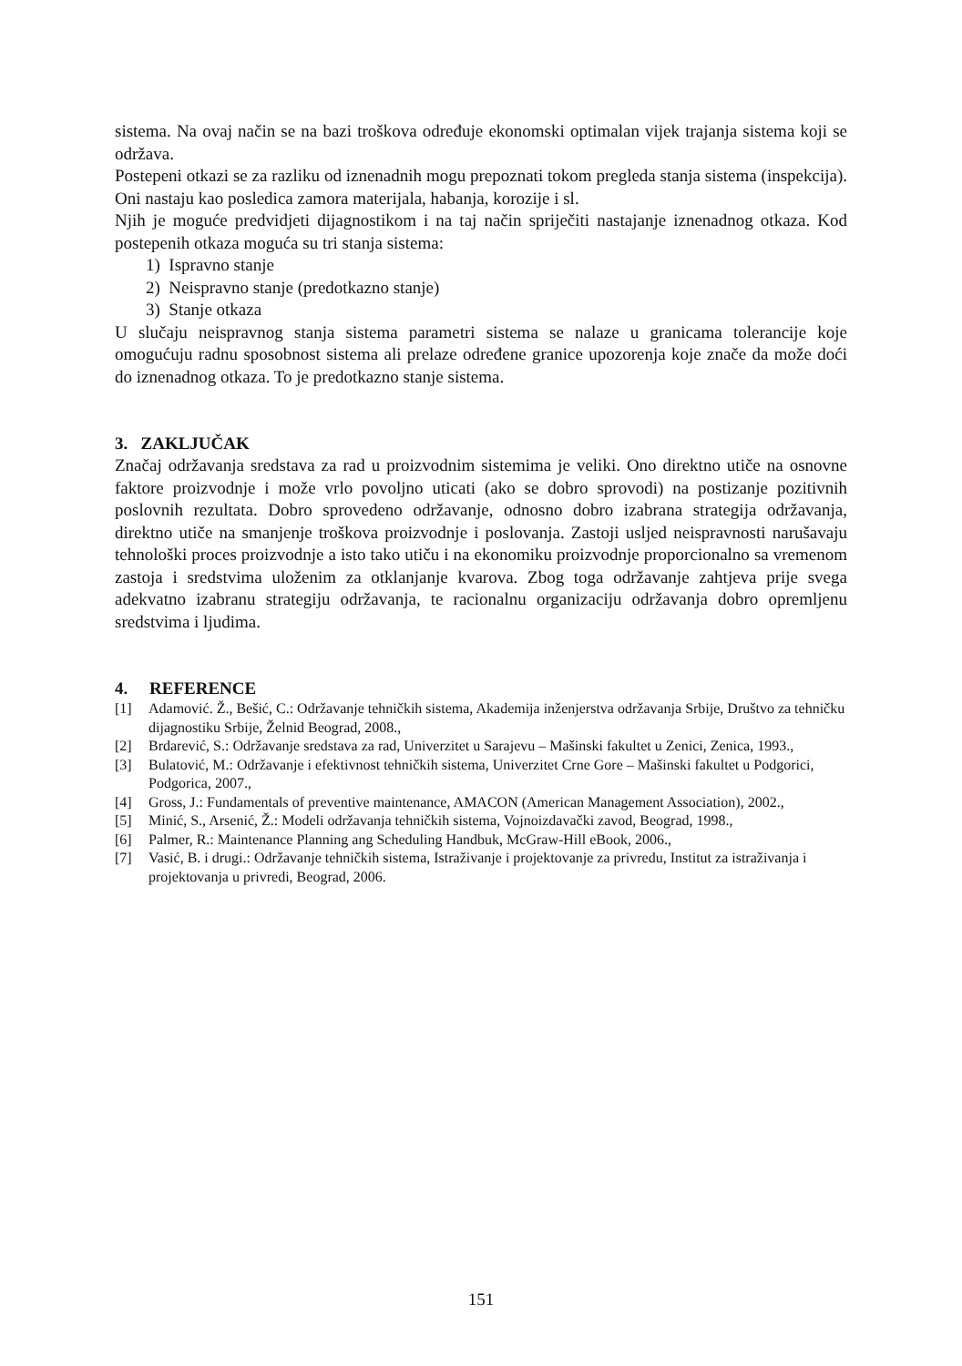sistema. Na ovaj način se na bazi troškova određuje ekonomski optimalan vijek trajanja sistema koji se održava.
Postepeni otkazi se za razliku od iznenadnih mogu prepoznati tokom pregleda stanja sistema (inspekcija). Oni nastaju kao posledica zamora materijala, habanja, korozije i sl.
Njih je moguće predvidjeti dijagnostikom i na taj način spriječiti nastajanje iznenadnog otkaza. Kod postepenih otkaza moguća su tri stanja sistema:
1) Ispravno stanje
2) Neispravno stanje (predotkazno stanje)
3) Stanje otkaza
U slučaju neispravnog stanja sistema parametri sistema se nalaze u granicama tolerancije koje omogućuju radnu sposobnost sistema ali prelaze određene granice upozorenja koje znače da može doći do iznenadnog otkaza. To je predotkazno stanje sistema.
3. ZAKLJUČAK
Značaj održavanja sredstava za rad u proizvodnim sistemima je veliki. Ono direktno utiče na osnovne faktore proizvodnje i može vrlo povoljno uticati (ako se dobro sprovodi) na postizanje pozitivnih poslovnih rezultata. Dobro sprovedeno održavanje, odnosno dobro izabrana strategija održavanja, direktno utiče na smanjenje troškova proizvodnje i poslovanja. Zastoji usljed neispravnosti narušavaju tehnološki proces proizvodnje a isto tako utiču i na ekonomiku proizvodnje proporcionalno sa vremenom zastoja i sredstvima uloženim za otklanjanje kvarova. Zbog toga održavanje zahtjeva prije svega adekvatno izabranu strategiju održavanja, te racionalnu organizaciju održavanja dobro opremljenu sredstvima i ljudima.
4. REFERENCE
[1] Adamović. Ž., Bešić, C.: Održavanje tehničkih sistema, Akademija inženjerstva održavanja Srbije, Društvo za tehničku dijagnostiku Srbije, Želnid Beograd, 2008.,
[2] Brdarević, S.: Održavanje sredstava za rad, Univerzitet u Sarajevu – Mašinski fakultet u Zenici, Zenica, 1993.,
[3] Bulatović, M.: Održavanje i efektivnost tehničkih sistema, Univerzitet Crne Gore – Mašinski fakultet u Podgorici, Podgorica, 2007.,
[4] Gross, J.: Fundamentals of preventive maintenance, AMACON (American Management Association), 2002.,
[5] Minić, S., Arsenić, Ž.: Modeli održavanja tehničkih sistema, Vojnoizdavački zavod, Beograd, 1998.,
[6] Palmer, R.: Maintenance Planning ang Scheduling Handbuk, McGraw-Hill eBook, 2006.,
[7] Vasić, B. i drugi.: Održavanje tehničkih sistema, Istraživanje i projektovanje za privredu, Institut za istraživanja i projektovanja u privredi, Beograd, 2006.
151